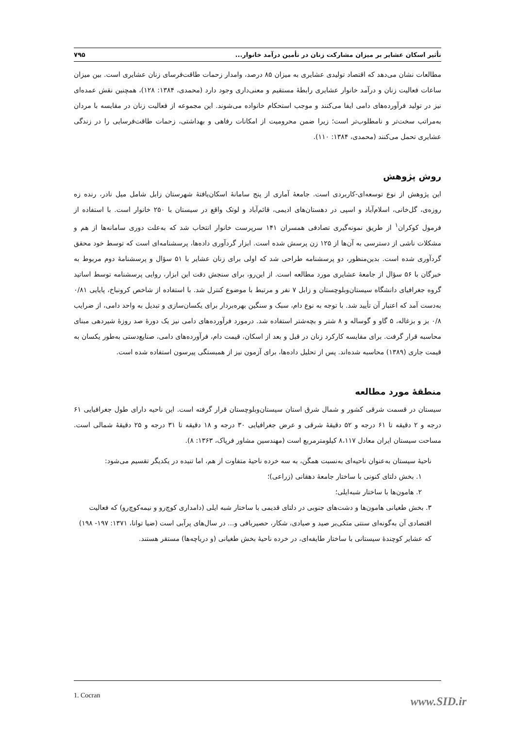تأثیر اسکان عشایر بر میزان مشارکت زنان در تأمین درآمد خانوار... ۷۹۵
مطالعات نشان می‌دهد که اقتصاد تولیدی عشایری به میزان ۸۵ درصد، وامدار زحمات طاقت‌فرسای زنان عشایری است. بین میزان ساعات فعالیت زنان و درآمد خانوار عشایری رابطهٔ مستقیم و معنی‌داری وجود دارد (محمدی، ۱۳۸۴: ۱۲۸)، همچنین نقش عمده‌ای نیز در تولید فرآورده‌های دامی ایفا می‌کنند و موجب استحکام خانواده می‌شوند. این مجموعه از فعالیت زنان در مقایسه با مردان به‌مراتب سخت‌تر و نامطلوب‌تر است؛ زیرا ضمن محرومیت از امکانات رفاهی و بهداشتی، زحمات طاقت‌فرسایی را در زندگی عشایری تحمل می‌کنند (محمدی، ۱۳۸۴: ۱۱۰).
روش پژوهش
این پژوهش از نوع توسعه‌ای-کاربردی است. جامعهٔ آماری از پنج سامانهٔ اسکان‌یافتهٔ شهرستان زابل شامل میل نادر، رنده زه روزه‌ی، گل‌خانی، اسلام‌آباد و اسپی در دهستان‌های ادیمی، قائم‌آباد و لوتک واقع در سیستان با ۲۵۰ خانوار است. با استفاده از فرمول کوکران<sup>۱</sup> از طریق نمونه‌گیری تصادفی همسران ۱۴۱ سرپرست خانوار انتخاب شد که به‌علت دوری سامانه‌ها از هم و مشکلات ناشی از دسترسی به آن‌ها از ۱۲۵ زن پرسش شده است. ابزار گردآوری داده‌ها، پرسشنامه‌ای است که توسط خود محقق گردآوری شده است. بدین‌منظور، دو پرسشنامه طراحی شد که اولی برای زنان عشایر با ۵۱ سؤال و پرسشنامهٔ دوم مربوط به خبرگان با ۵۶ سؤال از جامعهٔ عشایری مورد مطالعه است. از این‌رو، برای سنجش دقت این ابزار، روایی پرسشنامه توسط اساتید گروه جغرافیای دانشگاه سیستان‌وبلوچستان و زابل ۷ نفر و مرتبط با موضوع کنترل شد. با استفاده از شاخص کرونباخ، پایایی ۰/۸۱ به‌دست آمد که اعتبار آن تأیید شد. با توجه به نوع دام، سبک و سنگین بهره‌بردار برای یکسان‌سازی و تبدیل به واحد دامی، از ضرایب ۰/۸ بز و بزغاله، ۵ گاو و گوساله و ۸ شتر و بچه‌شتر استفاده شد. درمورد فرآورده‌های دامی نیز یک دورهٔ صد روزهٔ شیردهی مبنای محاسبه قرار گرفت. برای مقایسه کارکرد زنان در قبل و بعد از اسکان، قیمت دام، فرآورده‌های دامی، صنایع‌دستی به‌طور یکسان به قیمت جاری (۱۳۸۹) محاسبه شده‌اند. پس از تحلیل داده‌ها، برای آزمون نیز از همبستگی پیرسون استفاده شده است.
منطقهٔ مورد مطالعه
سیستان در قسمت شرقی کشور و شمال شرق استان سیستان‌وبلوچستان قرار گرفته است. این ناحیه دارای طول جغرافیایی ۶۱ درجه و ۲ دقیقه تا ۶۱ درجه و ۵۲ دقیقهٔ شرقی و عرض جغرافیایی ۳۰ درجه و ۱۸ دقیقه تا ۳۱ درجه و ۲۵ دقیقهٔ شمالی است. مساحت سیستان ایران معادل ۸،۱۱۷ کیلومترمربع است (مهندسین مشاور فرپاک، ۱۳۶۳: ۸).
ناحیهٔ سیستان به‌عنوان ناحیه‌ای به‌نسبت همگن، به سه خرده ناحیهٔ متفاوت از هم، اما تنیده در یکدیگر تقسیم می‌شود:
۱. بخش دلتای کنونی با ساختار جامعهٔ دهقانی (زراعی)؛
۲. هامون‌ها با ساختار شبه‌ایلی؛
۳. بخش طغیانی هامون‌ها و دشت‌های جنوبی در دلتای قدیمی با ساختار شبه ایلی (دامداری کوچ‌رو و نیمه‌کوچ‌رو) که فعالیت اقتصادی آن به‌گونه‌ای سنتی متکی‌بر صید و صیادی، شکار، حصیربافی و... در سال‌های پرآبی است (ضیا توانا، ۱۳۷۱: ۱۹۷- ۱۹۸) که عشایر کوچندهٔ سیستانی با ساختار طایفه‌ای، در خرده ناحیهٔ بخش طغیانی (و دریاچه‌ها) مستقر هستند.
1. Cocran
www.SID.ir